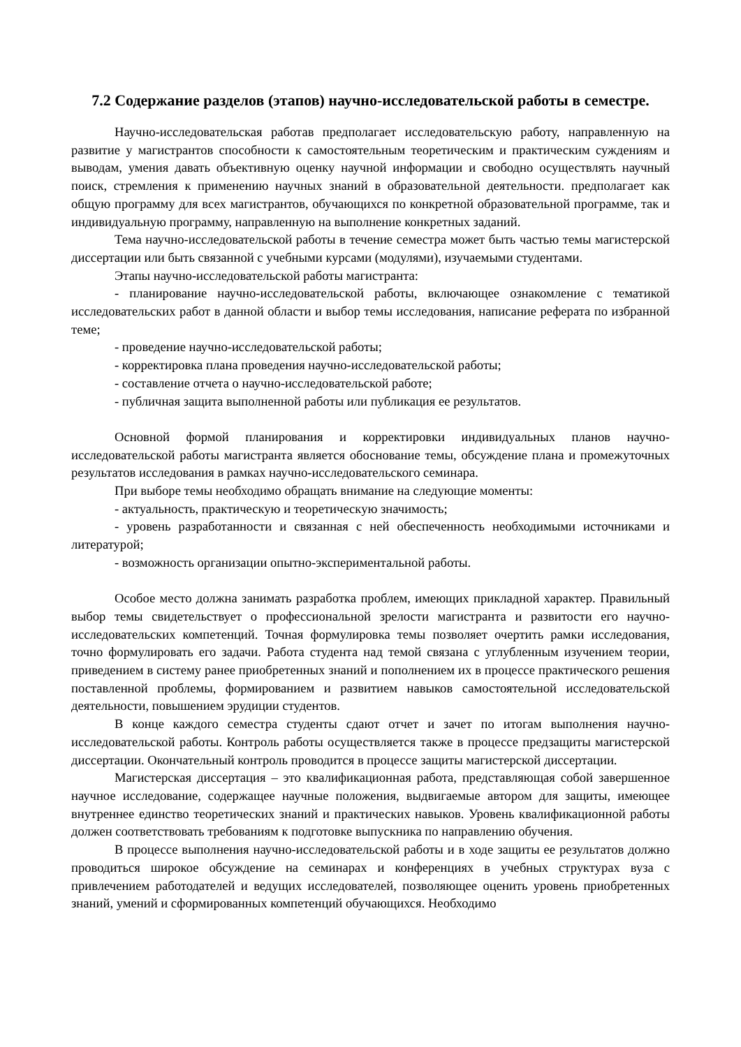7.2 Содержание разделов (этапов) научно-исследовательской работы в семестре.
Научно-исследовательская работав предполагает исследовательскую работу, направленную на развитие у магистрантов способности к самостоятельным теоретическим и практическим суждениям и выводам, умения давать объективную оценку научной информации и свободно осуществлять научный поиск, стремления к применению научных знаний в образовательной деятельности. предполагает как общую программу для всех магистрантов, обучающихся по конкретной образовательной программе, так и индивидуальную программу, направленную на выполнение конкретных заданий.
Тема научно-исследовательской работы в течение семестра может быть частью темы магистерской диссертации или быть связанной с учебными курсами (модулями), изучаемыми студентами.
Этапы научно-исследовательской работы магистранта:
- планирование научно-исследовательской работы, включающее ознакомление с тематикой исследовательских работ в данной области и выбор темы исследования, написание реферата по избранной теме;
- проведение научно-исследовательской работы;
- корректировка плана проведения научно-исследовательской работы;
- составление отчета о научно-исследовательской работе;
- публичная защита выполненной работы или публикация ее результатов.
Основной формой планирования и корректировки индивидуальных планов научно-исследовательской работы магистранта является обоснование темы, обсуждение плана и промежуточных результатов исследования в рамках научно-исследовательского семинара.
При выборе темы необходимо обращать внимание на следующие моменты:
- актуальность, практическую и теоретическую значимость;
- уровень разработанности и связанная с ней обеспеченность необходимыми источниками и литературой;
- возможность организации опытно-экспериментальной работы.
Особое место должна занимать разработка проблем, имеющих прикладной характер. Правильный выбор темы свидетельствует о профессиональной зрелости магистранта и развитости его научно-исследовательских компетенций. Точная формулировка темы позволяет очертить рамки исследования, точно формулировать его задачи. Работа студента над темой связана с углубленным изучением теории, приведением в систему ранее приобретенных знаний и пополнением их в процессе практического решения поставленной проблемы, формированием и развитием навыков самостоятельной исследовательской деятельности, повышением эрудиции студентов.
В конце каждого семестра студенты сдают отчет и зачет по итогам выполнения научно-исследовательской работы. Контроль работы осуществляется также в процессе предзащиты магистерской диссертации. Окончательный контроль проводится в процессе защиты магистерской диссертации.
Магистерская диссертация – это квалификационная работа, представляющая собой завершенное научное исследование, содержащее научные положения, выдвигаемые автором для защиты, имеющее внутреннее единство теоретических знаний и практических навыков. Уровень квалификационной работы должен соответствовать требованиям к подготовке выпускника по направлению обучения.
В процессе выполнения научно-исследовательской работы и в ходе защиты ее результатов должно проводиться широкое обсуждение на семинарах и конференциях в учебных структурах вуза с привлечением работодателей и ведущих исследователей, позволяющее оценить уровень приобретенных знаний, умений и сформированных компетенций обучающихся. Необходимо